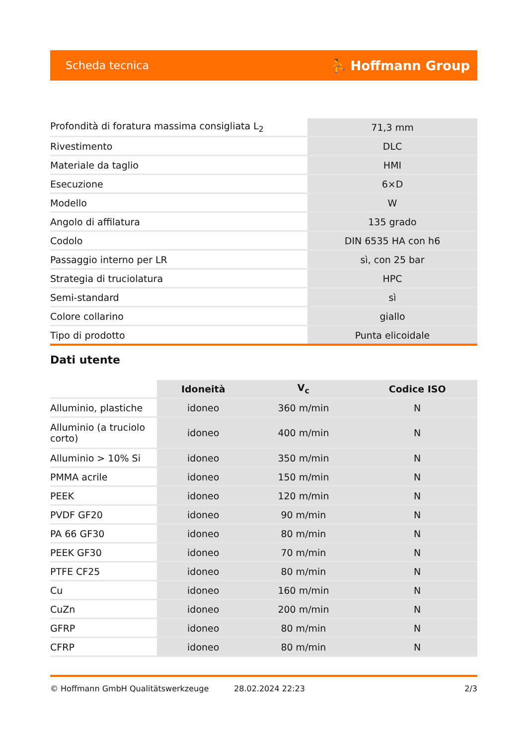Scheda tecnica ⛹ Hoffmann Group
| Profondità di foratura massima consigliata L<sub>2</sub> | 71,3 mm |
| Rivestimento | DLC |
| Materiale da taglio | HMI |
| Esecuzione | 6×D |
| Modello | W |
| Angolo di affilatura | 135 grado |
| Codolo | DIN 6535 HA con h6 |
| Passaggio interno per LR | sì, con 25 bar |
| Strategia di truciolatura | HPC |
| Semi-standard | sì |
| Colore collarino | giallo |
| Tipo di prodotto | Punta elicoidale |
Dati utente
| | Idoneità | V<sub>c</sub> | Codice ISO |
| --- | --- | --- | --- |
| Alluminio, plastiche | idoneo | 360 m/min | N |
| Alluminio (a truciolo corto) | idoneo | 400 m/min | N |
| Alluminio > 10% Si | idoneo | 350 m/min | N |
| PMMA acrile | idoneo | 150 m/min | N |
| PEEK | idoneo | 120 m/min | N |
| PVDF GF20 | idoneo | 90 m/min | N |
| PA 66 GF30 | idoneo | 80 m/min | N |
| PEEK GF30 | idoneo | 70 m/min | N |
| PTFE CF25 | idoneo | 80 m/min | N |
| Cu | idoneo | 160 m/min | N |
| CuZn | idoneo | 200 m/min | N |
| GFRP | idoneo | 80 m/min | N |
| CFRP | idoneo | 80 m/min | N |
© Hoffmann GmbH Qualitätswerkzeuge 28.02.2024 22:23 2/3